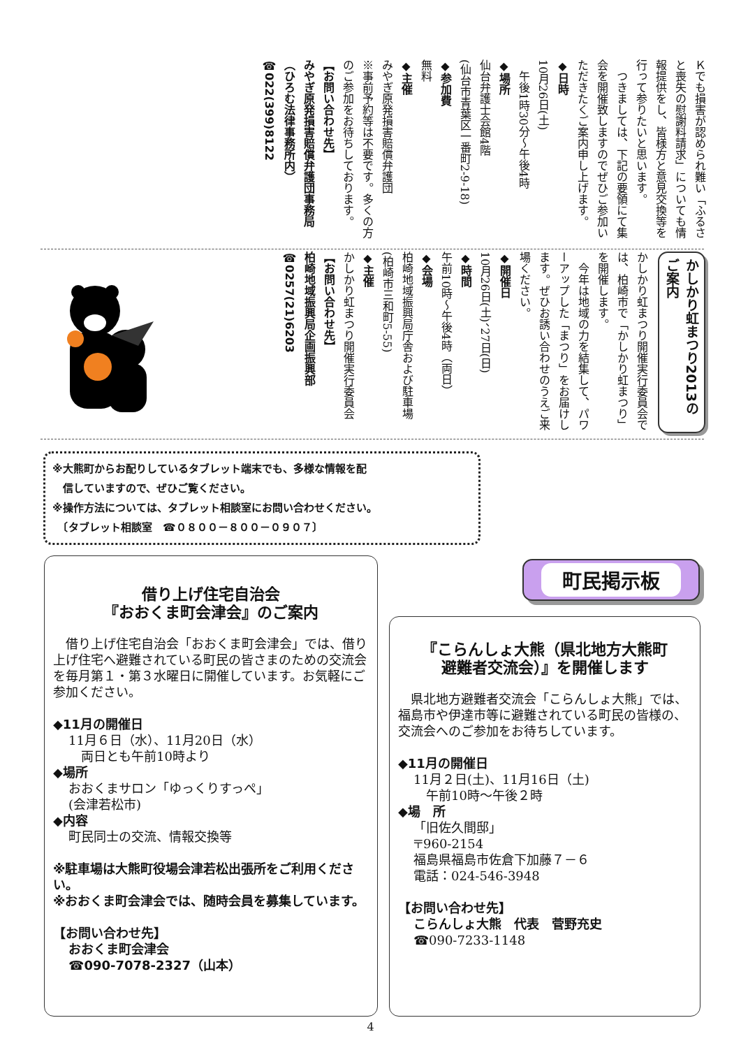Ｋでも損害が認められ難い「ふるさと喪失の慰謝料請求」についても情報提供をし、皆様方と意見交換等を行って参りたいと思います。
　つきましては、下記の要領にて集会を開催致しますのでぜひご参加いただきたくご案内申し上げます。
◆日時
10月26日(土)
　午後1時30分～午後4時
◆場所
仙台弁護士会館4階
(仙台市青葉区一番町2-9-18)
◆参加費
無料
◆主催
みやぎ原発損害賠償弁護団
※事前予約等は不要です。多くの方のご参加をお待ちしております。
【お問い合わせ先】
みやぎ原発損害賠償弁護団事務局（ひろむ法律事務所内）
☎022(399)8122
かしかり虹まつり2013のご案内
かしかり虹まつり開催実行委員会では、柏崎市で「かしかり虹まつり」を開催します。
　今年は地域の力を結集して、パワーアップした「まつり」をお届けします。ぜひお誘い合わせのうえご来場ください。
◆開催日
10月26日(土)、27日(日)
◆時間
午前10時～午後4時（両日）
◆会場
柏崎地域振興局庁舎および駐車場
(柏崎市三和町5-55)
◆主催
かしかり虹まつり開催実行委員会
【お問い合わせ先】
柏崎地域振興局企画振興部
☎0257(21)6203
※大熊町からお配りしているタブレット端末でも、多様な情報を配
　信していますので、ぜひご覧ください。
※操作方法については、タブレット相談室にお問い合わせください。
　〔タブレット相談室　☎０８００－８００－０９０７〕
借り上げ住宅自治会
『おおくま町会津会』のご案内
　借り上げ住宅自治会「おおくま町会津会」では、借り上げ住宅へ避難されている町民の皆さまのための交流会を毎月第１・第３水曜日に開催しています。お気軽にご参加ください。
◆11月の開催日
11月６日（水）、11月20日（水）
　両日とも午前10時より
◆場所
おおくまサロン「ゆっくりすっぺ」
(会津若松市)
◆内容
町民同士の交流、情報交換等
※駐車場は大熊町役場会津若松出張所をご利用ください。
※おおくま町会津会では、随時会員を募集しています。
【お問い合わせ先】
おおくま町会津会
☎090-7078-2327（山本）
町民掲示板
『こらんしょ大熊（県北地方大熊町
避難者交流会）』を開催します
　県北地方避難者交流会「こらんしょ大熊」では、福島市や伊達市等に避難されている町民の皆様の、交流会へのご参加をお待ちしています。
◆11月の開催日
11月２日(土)、11月16日（土)
　午前10時～午後２時
◆場　所
「旧佐久間邸」
〒960-2154
福島県福島市佐倉下加藤７－６
電話：024-546-3948
【お問い合わせ先】
こらんしょ大熊　代表　菅野充史
☎090-7233-1148
4